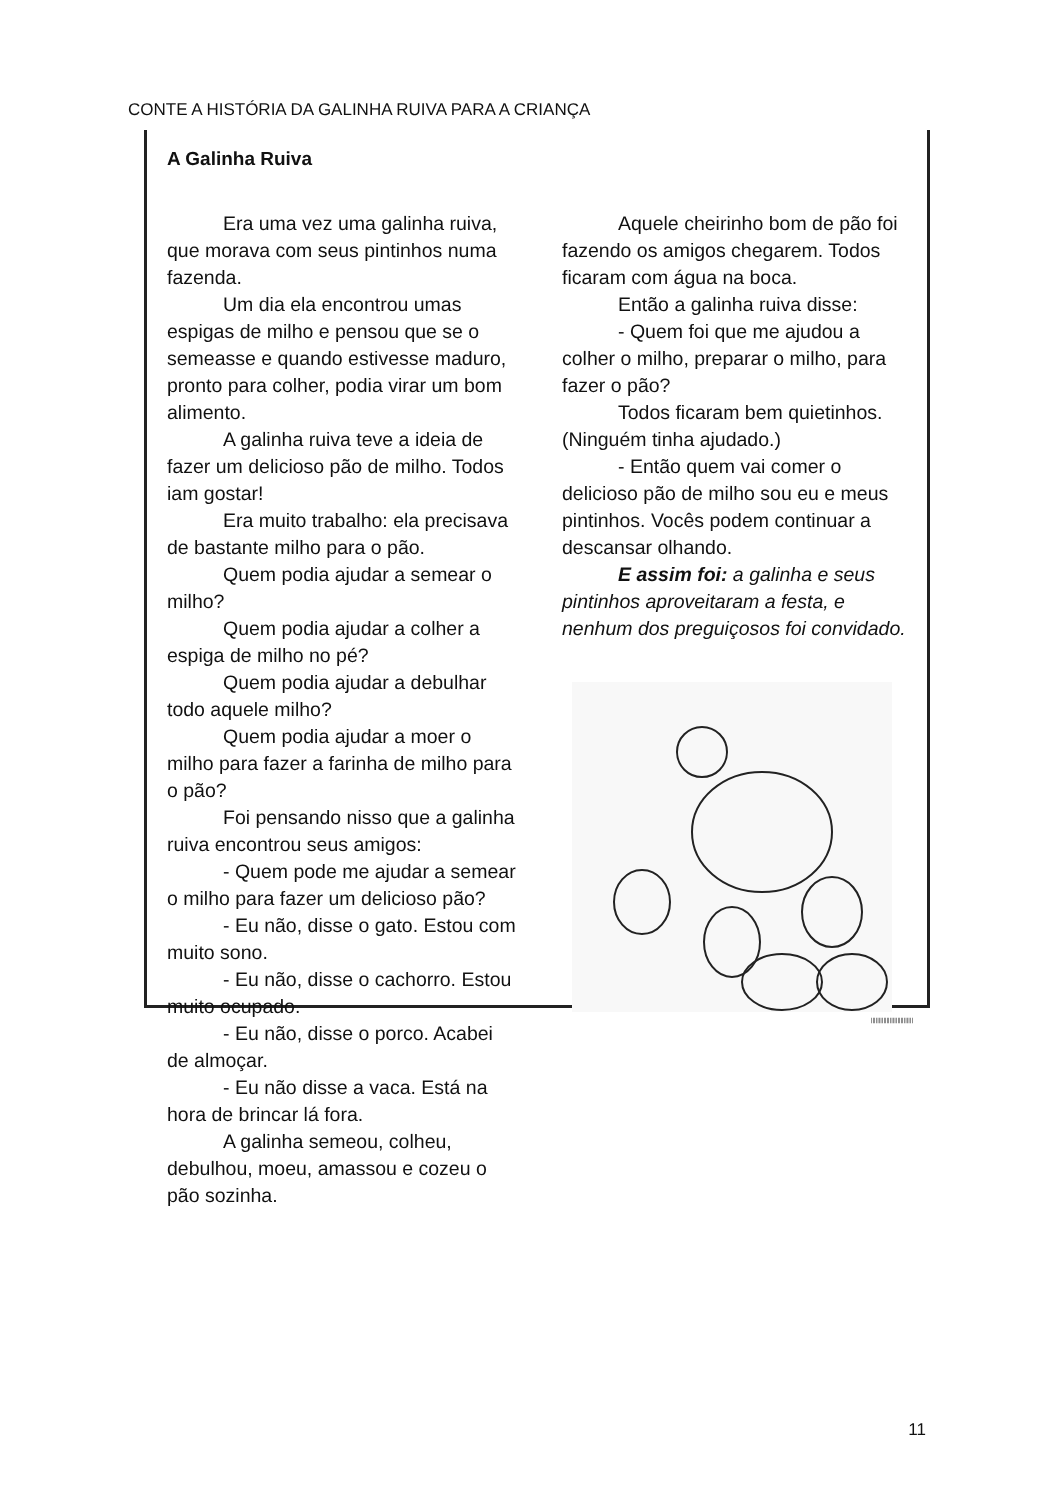CONTE A HISTÓRIA DA GALINHA RUIVA PARA A CRIANÇA
A Galinha Ruiva
Era uma vez uma galinha ruiva, que morava com seus pintinhos numa fazenda.
Um dia ela encontrou umas espigas de milho e pensou que se o semeasse e quando estivesse maduro, pronto para colher, podia virar um bom alimento.
A galinha ruiva teve a ideia de fazer um delicioso pão de milho. Todos iam gostar!
Era muito trabalho: ela precisava de bastante milho para o pão.
Quem podia ajudar a semear o milho?
Quem podia ajudar a colher a espiga de milho no pé?
Quem podia ajudar a debulhar todo aquele milho?
Quem podia ajudar a moer o milho para fazer a farinha de milho para o pão?
Foi pensando nisso que a galinha ruiva encontrou seus amigos:
- Quem pode me ajudar a semear o milho para fazer um delicioso pão?
- Eu não, disse o gato. Estou com muito sono.
- Eu não, disse o cachorro. Estou muito ocupado.
- Eu não, disse o porco. Acabei de almoçar.
- Eu não disse a vaca. Está na hora de brincar lá fora.
A galinha semeou, colheu, debulhou, moeu, amassou e cozeu o pão sozinha.
Aquele cheirinho bom de pão foi fazendo os amigos chegarem. Todos ficaram com água na boca.
Então a galinha ruiva disse:
- Quem foi que me ajudou a colher o milho, preparar o milho, para fazer o pão?
Todos ficaram bem quietinhos. (Ninguém tinha ajudado.)
- Então quem vai comer o delicioso pão de milho sou eu e meus pintinhos. Vocês podem continuar a descansar olhando.
E assim foi: a galinha e seus pintinhos aproveitaram a festa, e nenhum dos preguiçosos foi convidado.
|||||||||||||||||||||||||||
11